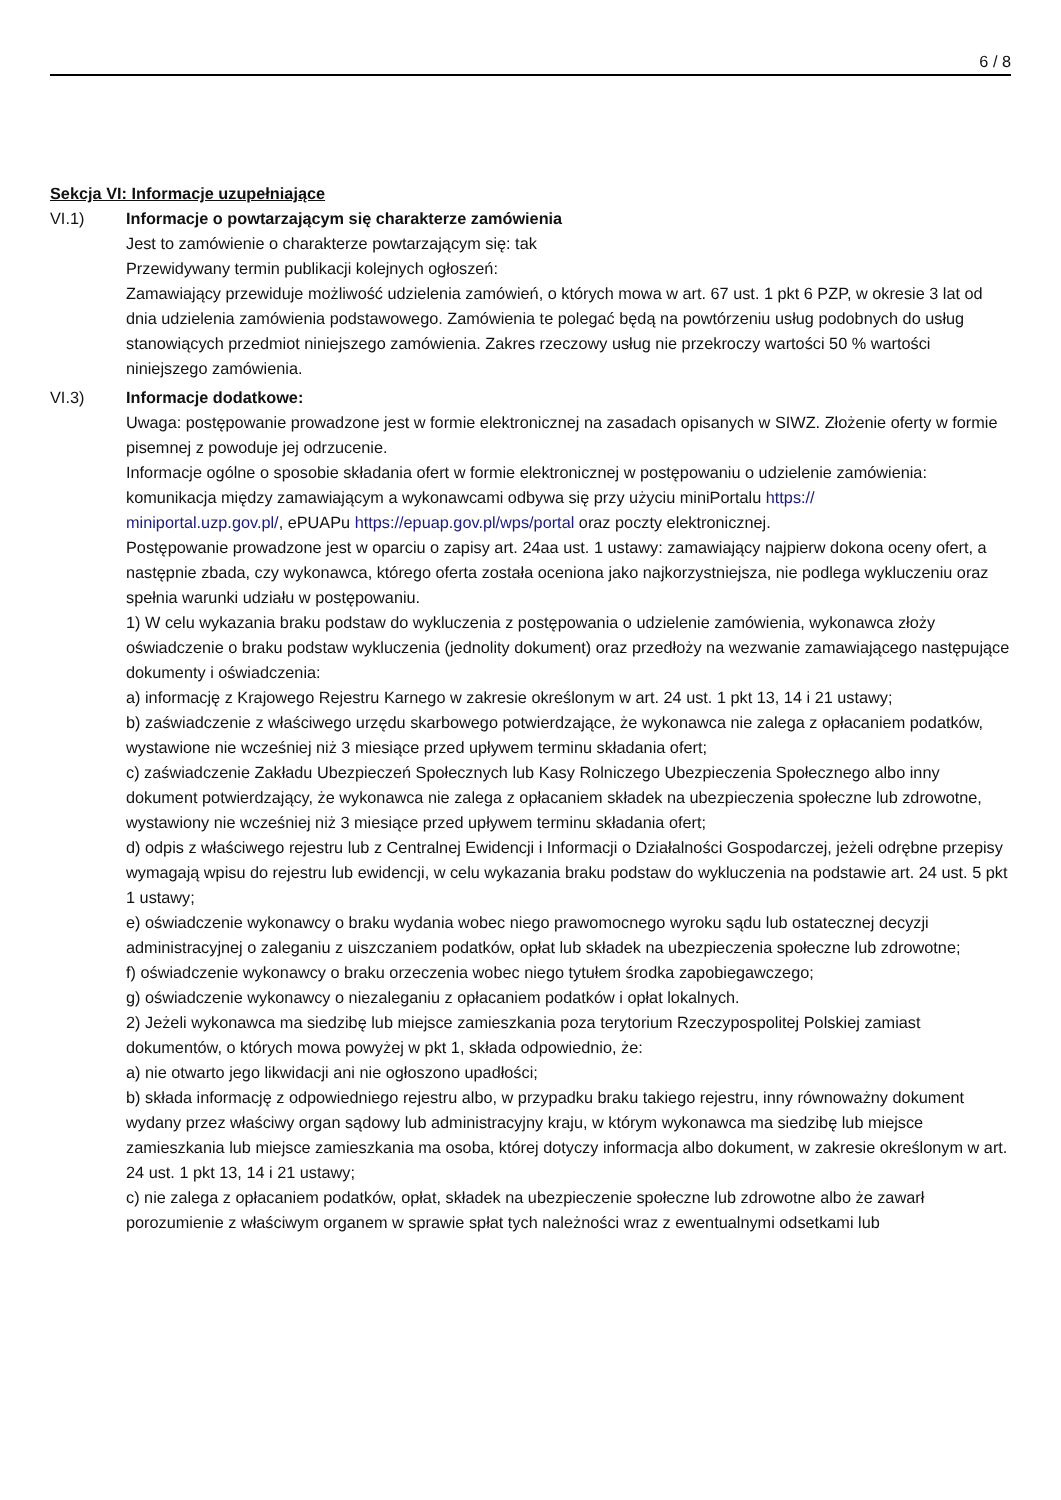6 / 8
Sekcja VI: Informacje uzupełniające
VI.1) Informacje o powtarzającym się charakterze zamówienia
Jest to zamówienie o charakterze powtarzającym się: tak
Przewidywany termin publikacji kolejnych ogłoszeń:
Zamawiający przewiduje możliwość udzielenia zamówień, o których mowa w art. 67 ust. 1 pkt 6 PZP, w okresie 3 lat od dnia udzielenia zamówienia podstawowego. Zamówienia te polegać będą na powtórzeniu usług podobnych do usług stanowiących przedmiot niniejszego zamówienia. Zakres rzeczowy usług nie przekroczy wartości 50 % wartości niniejszego zamówienia.
VI.3) Informacje dodatkowe:
Uwaga: postępowanie prowadzone jest w formie elektronicznej na zasadach opisanych w SIWZ. Złożenie oferty w formie pisemnej z powoduje jej odrzucenie.
Informacje ogólne o sposobie składania ofert w formie elektronicznej w postępowaniu o udzielenie zamówienia: komunikacja między zamawiającym a wykonawcami odbywa się przy użyciu miniPortalu https://
miniportal.uzp.gov.pl/, ePUAPu https://epuap.gov.pl/wps/portal oraz poczty elektronicznej.
Postępowanie prowadzone jest w oparciu o zapisy art. 24aa ust. 1 ustawy: zamawiający najpierw dokona oceny ofert, a następnie zbada, czy wykonawca, którego oferta została oceniona jako najkorzystniejsza, nie podlega wykluczeniu oraz spełnia warunki udziału w postępowaniu.
1) W celu wykazania braku podstaw do wykluczenia z postępowania o udzielenie zamówienia, wykonawca złoży oświadczenie o braku podstaw wykluczenia (jednolity dokument) oraz przedłoży na wezwanie zamawiającego następujące dokumenty i oświadczenia:
a) informację z Krajowego Rejestru Karnego w zakresie określonym w art. 24 ust. 1 pkt 13, 14 i 21 ustawy;
b) zaświadczenie z właściwego urzędu skarbowego potwierdzające, że wykonawca nie zalega z opłacaniem podatków, wystawione nie wcześniej niż 3 miesiące przed upływem terminu składania ofert;
c) zaświadczenie Zakładu Ubezpieczeń Społecznych lub Kasy Rolniczego Ubezpieczenia Społecznego albo inny dokument potwierdzający, że wykonawca nie zalega z opłacaniem składek na ubezpieczenia społeczne lub zdrowotne, wystawiony nie wcześniej niż 3 miesiące przed upływem terminu składania ofert;
d) odpis z właściwego rejestru lub z Centralnej Ewidencji i Informacji o Działalności Gospodarczej, jeżeli odrębne przepisy wymagają wpisu do rejestru lub ewidencji, w celu wykazania braku podstaw do wykluczenia na podstawie art. 24 ust. 5 pkt 1 ustawy;
e) oświadczenie wykonawcy o braku wydania wobec niego prawomocnego wyroku sądu lub ostatecznej decyzji administracyjnej o zaleganiu z uiszczaniem podatków, opłat lub składek na ubezpieczenia społeczne lub zdrowotne;
f) oświadczenie wykonawcy o braku orzeczenia wobec niego tytułem środka zapobiegawczego;
g) oświadczenie wykonawcy o niezaleganiu z opłacaniem podatków i opłat lokalnych.
2) Jeżeli wykonawca ma siedzibę lub miejsce zamieszkania poza terytorium Rzeczypospolitej Polskiej zamiast dokumentów, o których mowa powyżej w pkt 1, składa odpowiednio, że:
a) nie otwarto jego likwidacji ani nie ogłoszono upadłości;
b) składa informację z odpowiedniego rejestru albo, w przypadku braku takiego rejestru, inny równoważny dokument wydany przez właściwy organ sądowy lub administracyjny kraju, w którym wykonawca ma siedzibę lub miejsce zamieszkania lub miejsce zamieszkania ma osoba, której dotyczy informacja albo dokument, w zakresie określonym w art. 24 ust. 1 pkt 13, 14 i 21 ustawy;
c) nie zalega z opłacaniem podatków, opłat, składek na ubezpieczenie społeczne lub zdrowotne albo że zawarł porozumienie z właściwym organem w sprawie spłat tych należności wraz z ewentualnymi odsetkami lub